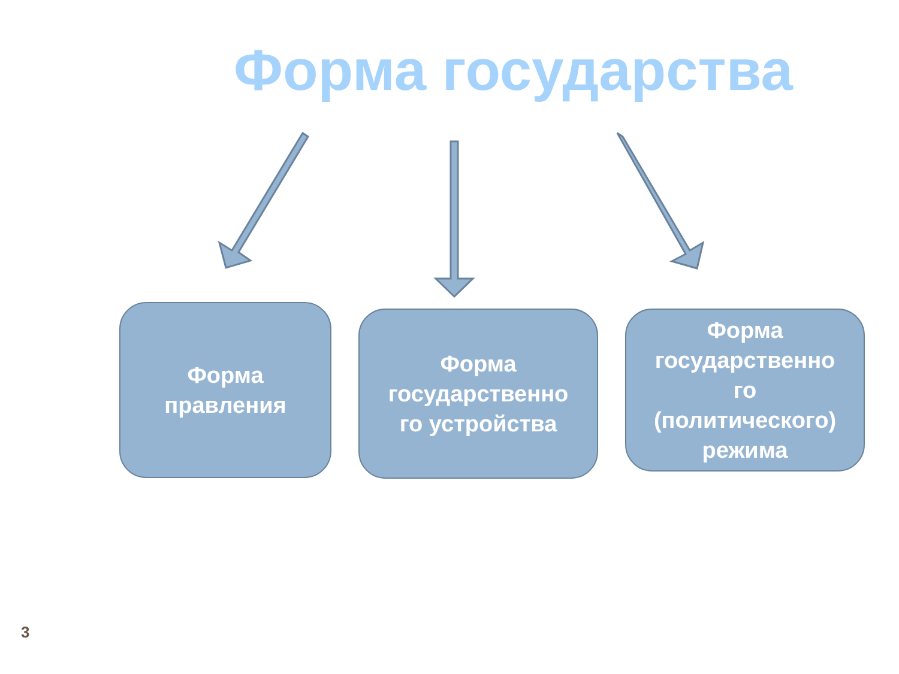Форма государства
Форма
правления
Форма
государственно
го устройства
Форма
государственно
го
(политического)
режима
3